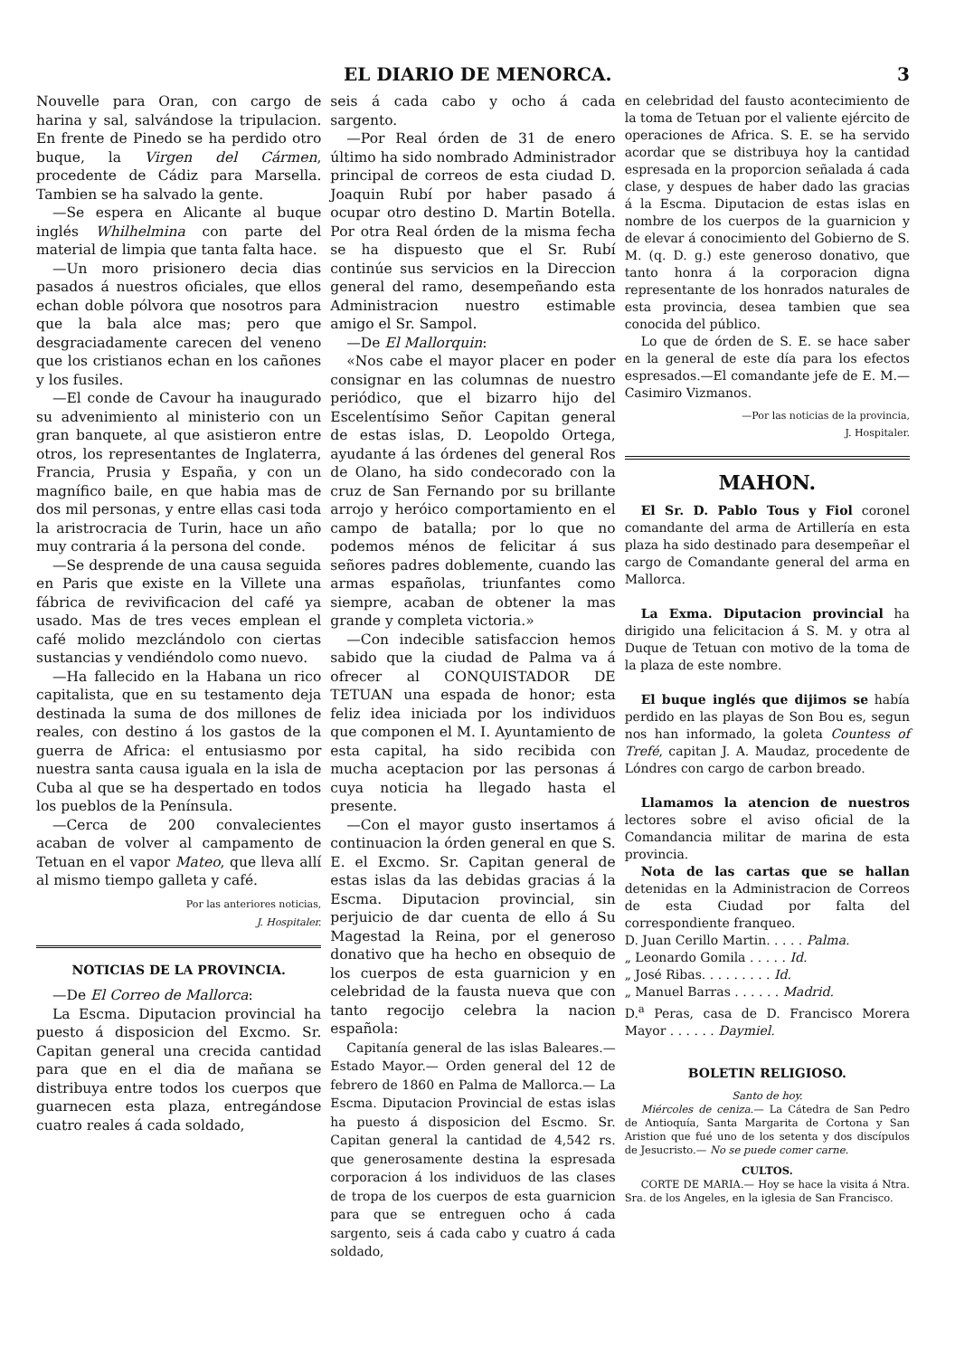EL DIARIO DE MENORCA. 3
Nouvelle para Oran, con cargo de harina y sal, salvándose la tripulacion. En frente de Pinedo se ha perdido otro buque, la Virgen del Cármen, procedente de Cádiz para Marsella. Tambien se ha salvado la gente.
—Se espera en Alicante al buque inglés Whilhelmina con parte del material de limpia que tanta falta hace.
—Un moro prisionero decia dias pasados á nuestros oficiales, que ellos echan doble pólvora que nosotros para que la bala alce mas; pero que desgraciadamente carecen del veneno que los cristianos echan en los cañones y los fusiles.
—El conde de Cavour ha inaugurado su advenimiento al ministerio con un gran banquete, al que asistieron entre otros, los representantes de Inglaterra, Francia, Prusia y España, y con un magnífico baile, en que habia mas de dos mil personas, y entre ellas casi toda la aristrocracia de Turin, hace un año muy contraria á la persona del conde.
—Se desprende de una causa seguida en Paris que existe en la Villete una fábrica de revivificacion del café ya usado. Mas de tres veces emplean el café molido mezclándolo con ciertas sustancias y vendiéndolo como nuevo.
—Ha fallecido en la Habana un rico capitalista, que en su testamento deja destinada la suma de dos millones de reales, con destino á los gastos de la guerra de Africa: el entusiasmo por nuestra santa causa iguala en la isla de Cuba al que se ha despertado en todos los pueblos de la Península.
—Cerca de 200 convalecientes acaban de volver al campamento de Tetuan en el vapor Mateo, que lleva allí al mismo tiempo galleta y café.
Por las anteriores noticias,
J. Hospitaler.
NOTICIAS DE LA PROVINCIA.
—De El Correo de Mallorca:
La Escma. Diputacion provincial ha puesto á disposicion del Excmo. Sr. Capitan general una crecida cantidad para que en el dia de mañana se distribuya entre todos los cuerpos que guarnecen esta plaza, entregándose cuatro reales á cada soldado,
seis á cada cabo y ocho á cada sargento.
—Por Real órden de 31 de enero último ha sido nombrado Administrador principal de correos de esta ciudad D. Joaquin Rubí por haber pasado á ocupar otro destino D. Martin Botella. Por otra Real órden de la misma fecha se ha dispuesto que el Sr. Rubí continúe sus servicios en la Direccion general del ramo, desempeñando esta Administracion nuestro estimable amigo el Sr. Sampol.
—De El Mallorquin:
«Nos cabe el mayor placer en poder consignar en las columnas de nuestro periódico, que el bizarro hijo del Escelentísimo Señor Capitan general de estas islas, D. Leopoldo Ortega, ayudante á las órdenes del general Ros de Olano, ha sido condecorado con la cruz de San Fernando por su brillante arrojo y heróico comportamiento en el campo de batalla; por lo que no podemos ménos de felicitar á sus señores padres doblemente, cuando las armas españolas, triunfantes como siempre, acaban de obtener la mas grande y completa victoria.»
—Con indecible satisfaccion hemos sabido que la ciudad de Palma va á ofrecer al CONQUISTADOR DE TETUAN una espada de honor; esta feliz idea iniciada por los individuos que componen el M. I. Ayuntamiento de esta capital, ha sido recibida con mucha aceptacion por las personas á cuya noticia ha llegado hasta el presente.
—Con el mayor gusto insertamos á continuacion la órden general en que S. E. el Excmo. Sr. Capitan general de estas islas da las debidas gracias á la Escma. Diputacion provincial, sin perjuicio de dar cuenta de ello á Su Magestad la Reina, por el generoso donativo que ha hecho en obsequio de los cuerpos de esta guarnicion y en celebridad de la fausta nueva que con tanto regocijo celebra la nacion española:
Capitanía general de las islas Baleares.— Estado Mayor.— Orden general del 12 de febrero de 1860 en Palma de Mallorca.— La Escma. Diputacion Provincial de estas islas ha puesto á disposicion del Escmo. Sr. Capitan general la cantidad de 4,542 rs. que generosamente destina la espresada corporacion á los individuos de las clases de tropa de los cuerpos de esta guarnicion para que se entreguen ocho á cada sargento, seis á cada cabo y cuatro á cada soldado,
en celebridad del fausto acontecimiento de la toma de Tetuan por el valiente ejército de operaciones de Africa. S. E. se ha servido acordar que se distribuya hoy la cantidad espresada en la proporcion señalada á cada clase, y despues de haber dado las gracias á la Escma. Diputacion de estas islas en nombre de los cuerpos de la guarnicion y de elevar á conocimiento del Gobierno de S. M. (q. D. g.) este generoso donativo, que tanto honra á la corporacion digna representante de los honrados naturales de esta provincia, desea tambien que sea conocida del público.
Lo que de órden de S. E. se hace saber en la general de este día para los efectos espresados.—El comandante jefe de E. M.— Casimiro Vizmanos.
—Por las noticias de la provincia,
J. Hospitaler.
MAHON.
El Sr. D. Pablo Tous y Fiol coronel comandante del arma de Artillería en esta plaza ha sido destinado para desempeñar el cargo de Comandante general del arma en Mallorca.
La Exma. Diputacion provincial ha dirigido una felicitacion á S. M. y otra al Duque de Tetuan con motivo de la toma de la plaza de este nombre.
El buque inglés que dijimos se había perdido en las playas de Son Bou es, segun nos han informado, la goleta Countess of Trefé, capitan J. A. Maudaz, procedente de Lóndres con cargo de carbon breado.
Llamamos la atencion de nuestros lectores sobre el aviso oficial de la Comandancia militar de marina de esta provincia.
Nota de las cartas que se hallan detenidas en la Administracion de Correos de esta Ciudad por falta del correspondiente franqueo.
D. Juan Cerillo Martin. . . . . Palma.
„ Leonardo Gomila . . . . . Id.
„ José Ribas. . . . . . . . . Id.
„ Manuel Barras . . . . . . Madrid.
D.<sup>a</sup> Peras, casa de D. Francisco Morera Mayor . . . . . . Daymiel.
BOLETIN RELIGIOSO.
Santo de hoy.
Miércoles de ceniza.— La Cátedra de San Pedro de Antioquía, Santa Margarita de Cortona y San Aristion que fué uno de los setenta y dos discípulos de Jesucristo.— No se puede comer carne.
CULTOS.
CORTE DE MARIA.— Hoy se hace la visita á Ntra. Sra. de los Angeles, en la iglesia de San Francisco.